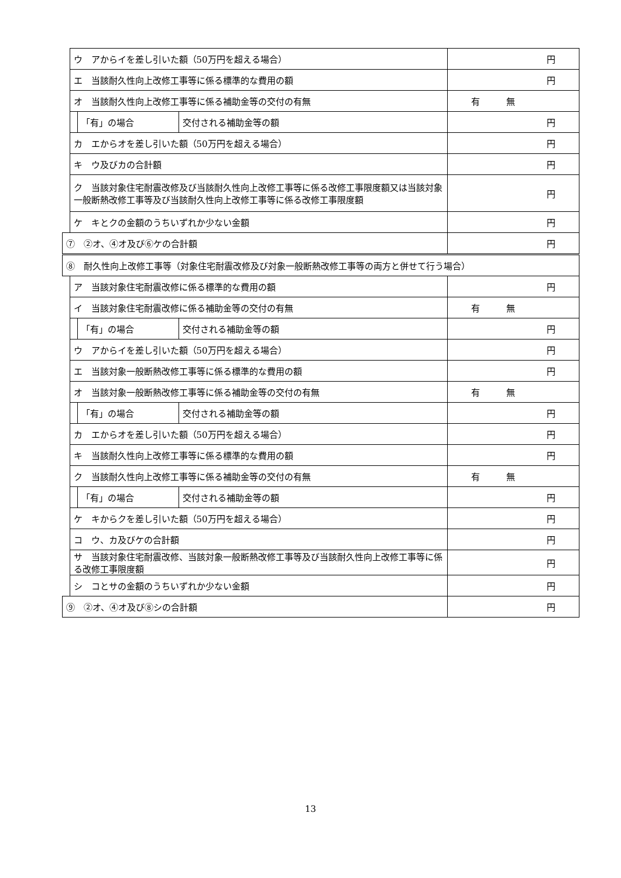| | ウ アからイを差し引いた額（50万円を超える場合） | | | 円 |
| | エ 当該耐久性向上改修工事等に係る標準的な費用の額 | | | 円 |
| | オ 当該耐久性向上改修工事等に係る補助金等の交付の有無 | | | 有 無 |
| | | 「有」の場合 | 交付される補助金等の額 | 円 |
| | カ エからオを差し引いた額（50万円を超える場合） | | | 円 |
| | キ ウ及びカの合計額 | | | 円 |
| | ク 当該対象住宅耐震改修及び当該耐久性向上改修工事等に係る改修工事限度額又は当該対象一般断熱改修工事等及び当該耐久性向上改修工事等に係る改修工事限度額 | | | 円 |
| | ケ キとクの金額のうちいずれか少ない金額 | | | 円 |
| ⑦ ②オ、④オ及び⑥ケの合計額 | | | | 円 |
| ⑧ 耐久性向上改修工事等（対象住宅耐震改修及び対象一般断熱改修工事等の両方と併せて行う場合） | | | | |
| | ア 当該対象住宅耐震改修に係る標準的な費用の額 | | | 円 |
| | イ 当該対象住宅耐震改修に係る補助金等の交付の有無 | | | 有 無 |
| | | 「有」の場合 | 交付される補助金等の額 | 円 |
| | ウ アからイを差し引いた額（50万円を超える場合） | | | 円 |
| | エ 当該対象一般断熱改修工事等に係る標準的な費用の額 | | | 円 |
| | オ 当該対象一般断熱改修工事等に係る補助金等の交付の有無 | | | 有 無 |
| | | 「有」の場合 | 交付される補助金等の額 | 円 |
| | カ エからオを差し引いた額（50万円を超える場合） | | | 円 |
| | キ 当該耐久性向上改修工事等に係る標準的な費用の額 | | | 円 |
| | ク 当該耐久性向上改修工事等に係る補助金等の交付の有無 | | | 有 無 |
| | | 「有」の場合 | 交付される補助金等の額 | 円 |
| | ケ キからクを差し引いた額（50万円を超える場合） | | | 円 |
| | コ ウ、カ及びケの合計額 | | | 円 |
| | サ 当該対象住宅耐震改修、当該対象一般断熱改修工事等及び当該耐久性向上改修工事等に係る改修工事限度額 | | | 円 |
| | シ コとサの金額のうちいずれか少ない金額 | | | 円 |
| ⑨ ②オ、④オ及び⑧シの合計額 | | | | 円 |
13